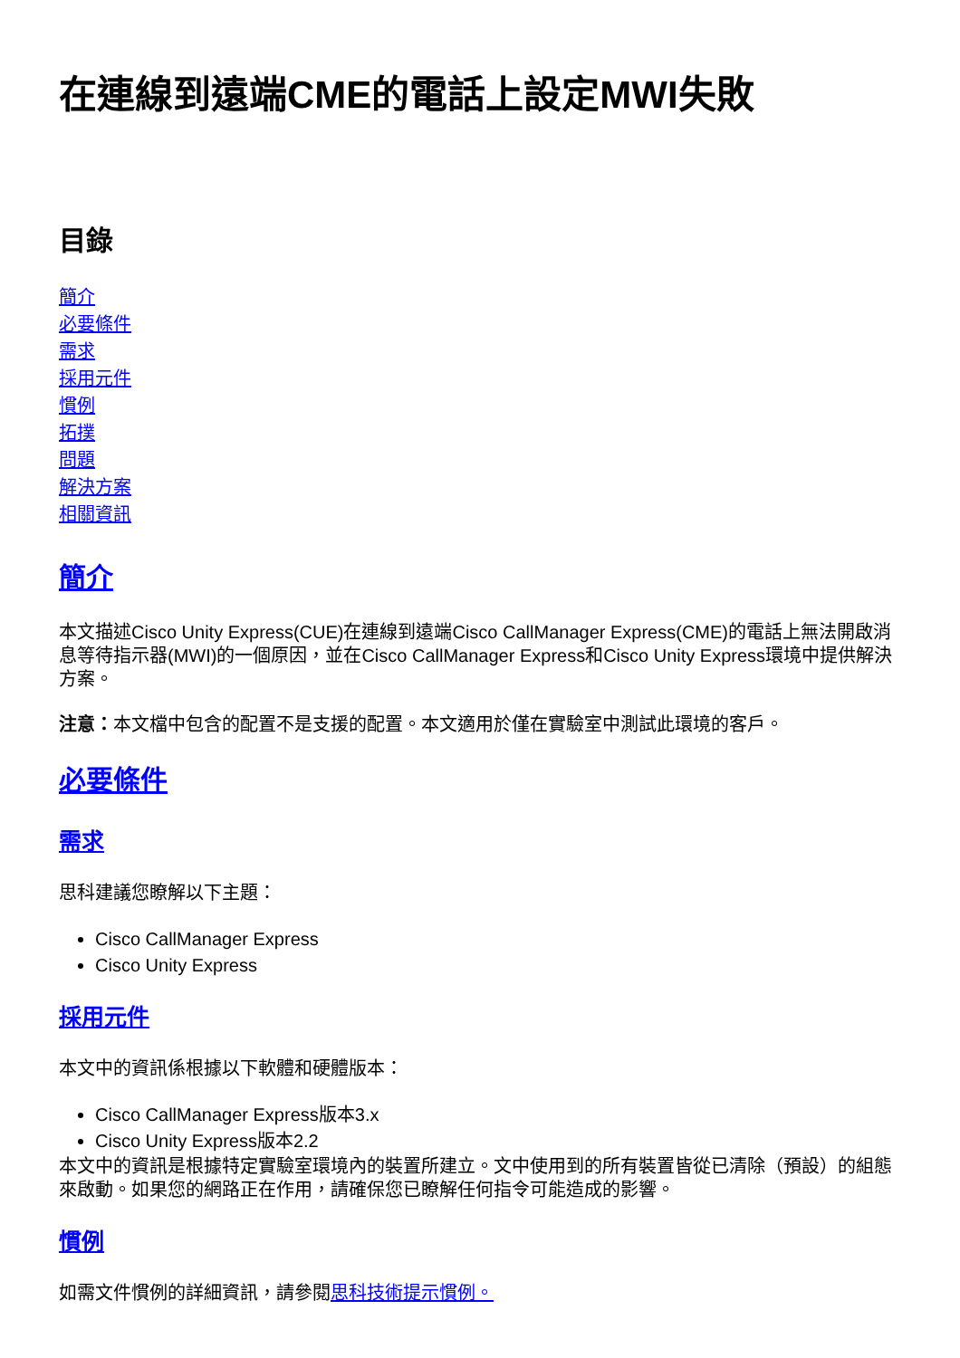在連線到遠端CME的電話上設定MWI失敗
目錄
簡介
必要條件
需求
採用元件
慣例
拓撲
問題
解決方案
相關資訊
簡介
本文描述Cisco Unity Express(CUE)在連線到遠端Cisco CallManager Express(CME)的電話上無法開啟消息等待指示器(MWI)的一個原因，並在Cisco CallManager Express和Cisco Unity Express環境中提供解決方案。
注意：本文檔中包含的配置不是支援的配置。本文適用於僅在實驗室中測試此環境的客戶。
必要條件
需求
思科建議您瞭解以下主題：
Cisco CallManager Express
Cisco Unity Express
採用元件
本文中的資訊係根據以下軟體和硬體版本：
Cisco CallManager Express版本3.x
Cisco Unity Express版本2.2
本文中的資訊是根據特定實驗室環境內的裝置所建立。文中使用到的所有裝置皆從已清除（預設）的組態來啟動。如果您的網路正在作用，請確保您已瞭解任何指令可能造成的影響。
慣例
如需文件慣例的詳細資訊，請參閱思科技術提示慣例。